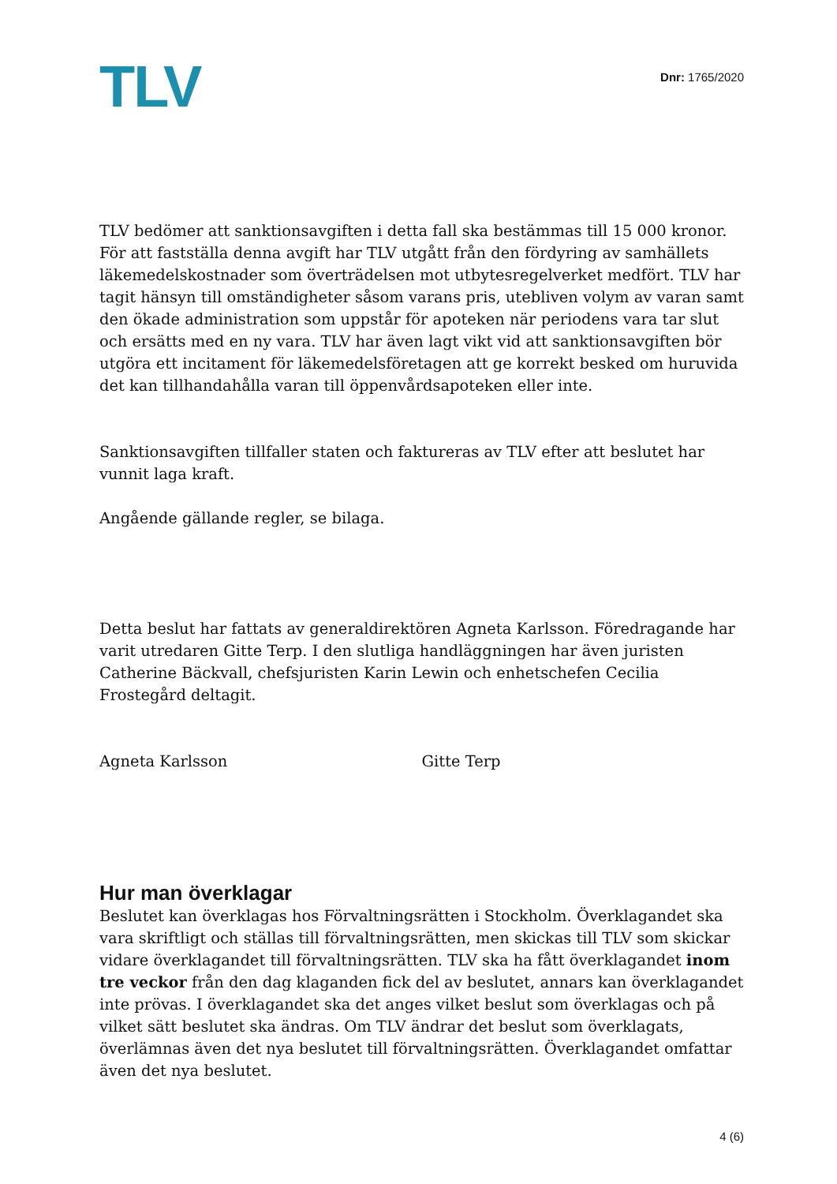TLV
Dnr: 1765/2020
TLV bedömer att sanktionsavgiften i detta fall ska bestämmas till 15 000 kronor. För att fastställa denna avgift har TLV utgått från den fördyring av samhällets läkemedelskostnader som överträdelsen mot utbytesregelverket medfört. TLV har tagit hänsyn till omständigheter såsom varans pris, utebliven volym av varan samt den ökade administration som uppstår för apoteken när periodens vara tar slut och ersätts med en ny vara. TLV har även lagt vikt vid att sanktionsavgiften bör utgöra ett incitament för läkemedelsföretagen att ge korrekt besked om huruvida det kan tillhandahålla varan till öppenvårdsapoteken eller inte.
Sanktionsavgiften tillfaller staten och faktureras av TLV efter att beslutet har vunnit laga kraft.
Angående gällande regler, se bilaga.
Detta beslut har fattats av generaldirektören Agneta Karlsson. Föredragande har varit utredaren Gitte Terp. I den slutliga handläggningen har även juristen Catherine Bäckvall, chefsjuristen Karin Lewin och enhetschefen Cecilia Frostegård deltagit.
Agneta Karlsson Gitte Terp
Hur man överklagar
Beslutet kan överklagas hos Förvaltningsrätten i Stockholm. Överklagandet ska vara skriftligt och ställas till förvaltningsrätten, men skickas till TLV som skickar vidare överklagandet till förvaltningsrätten. TLV ska ha fått överklagandet inom tre veckor från den dag klaganden fick del av beslutet, annars kan överklagandet inte prövas. I överklagandet ska det anges vilket beslut som överklagas och på vilket sätt beslutet ska ändras. Om TLV ändrar det beslut som överklagats, överlämnas även det nya beslutet till förvaltningsrätten. Överklagandet omfattar även det nya beslutet.
4 (6)